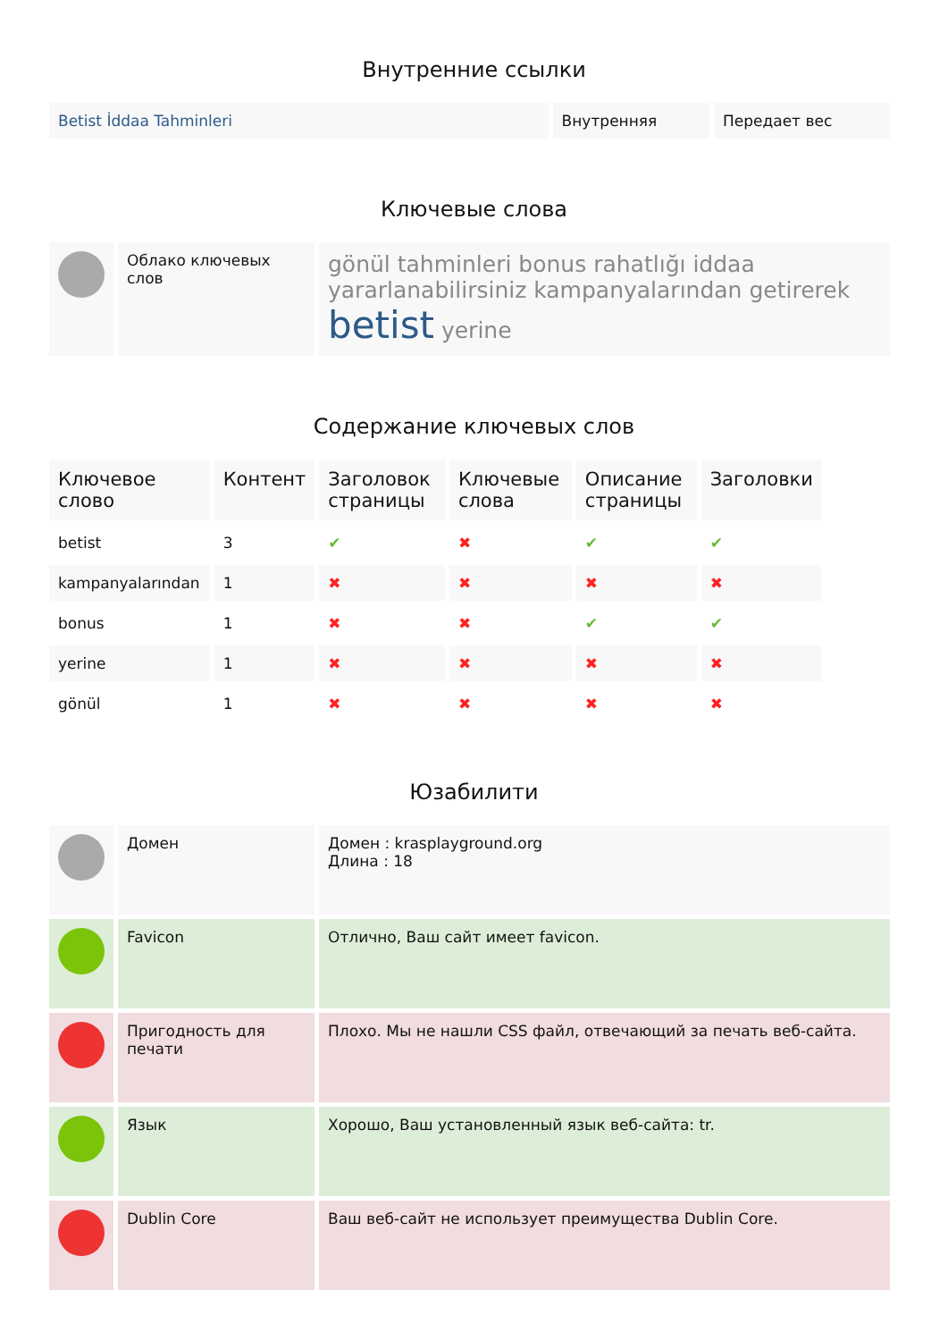Внутренние ссылки
| Betist İddaa Tahminleri | Внутренняя | Передает вес |
Ключевые слова
| | Облако ключевых слов | gönül tahminleri bonus rahatlığı iddaa yararlanabilirsiniz kampanyalarından getirerek betist yerine |
Содержание ключевых слов
| Ключевое слово | Контент | Заголовок страницы | Ключевые слова | Описание страницы | Заголовки |
| --- | --- | --- | --- | --- | --- |
| betist | 3 | ✔ | ✖ | ✔ | ✔ |
| kampanyalarından | 1 | ✖ | ✖ | ✖ | ✖ |
| bonus | 1 | ✖ | ✖ | ✔ | ✔ |
| yerine | 1 | ✖ | ✖ | ✖ | ✖ |
| gönül | 1 | ✖ | ✖ | ✖ | ✖ |
Юзабилити
| | Домен | Домен : krasplayground.org Длина : 18 |
| | Favicon | Отлично, Ваш сайт имеет favicon. |
| | Пригодность для печати | Плохо. Мы не нашли CSS файл, отвечающий за печать веб-сайта. |
| | Язык | Хорошо, Ваш установленный язык веб-сайта: tr. |
| | Dublin Core | Ваш веб-сайт не использует преимущества Dublin Core. |